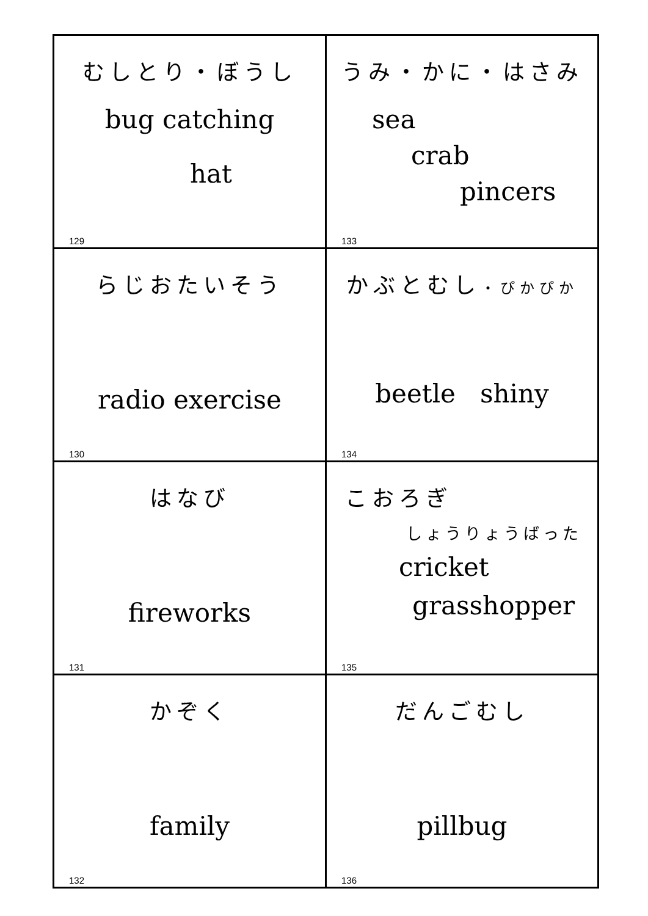| むしとり・ぼうし bug catching hat 129 | うみ・かに・はさみ sea crab pincers 133 |
| らじおたいそう radio exercise 130 | かぶとむし ・ぴかぴか beetle shiny 134 |
| はなび fireworks 131 | こおろぎ しょうりょうばった cricket grasshopper 135 |
| かぞく family 132 | だんごむし pillbug 136 |